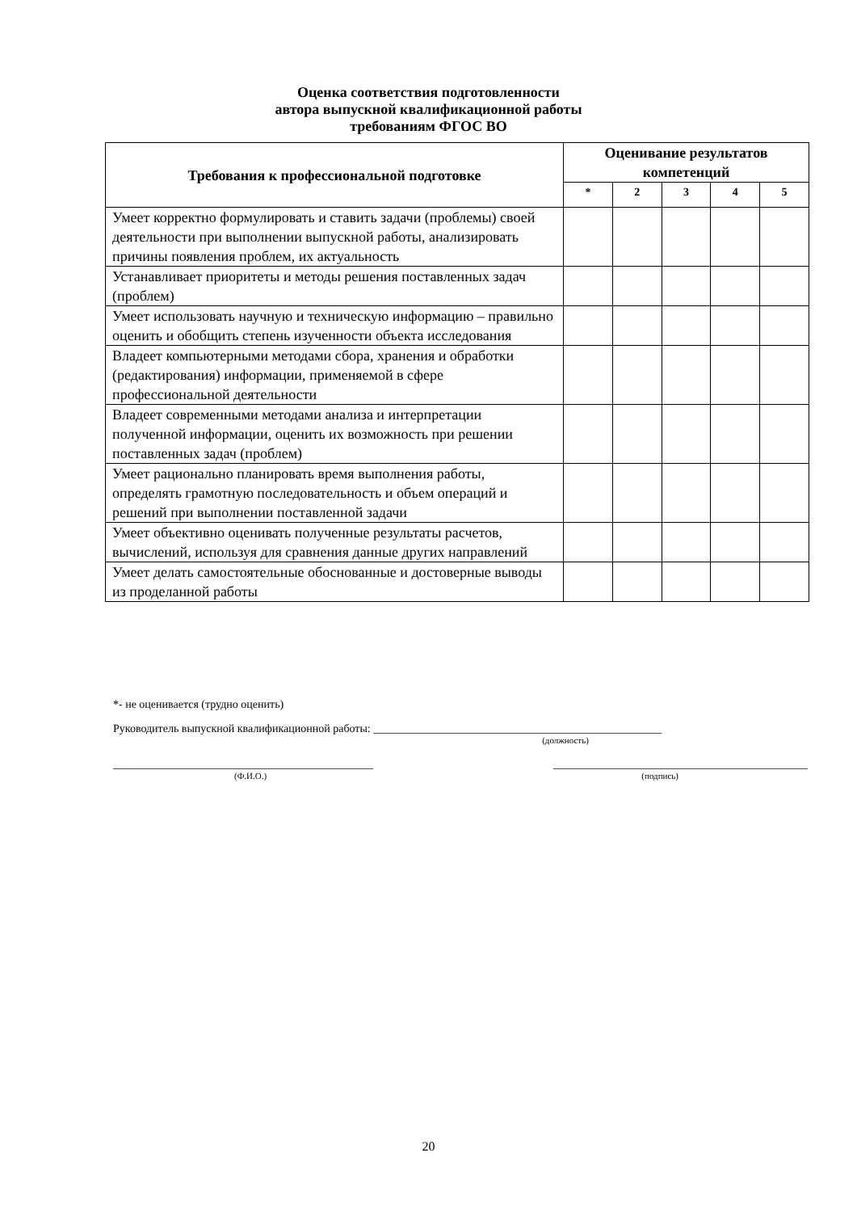Оценка соответствия подготовленности
автора выпускной квалификационной работы
требованиям ФГОС ВО
| Требования к профессиональной подготовке | Оценивание результатов компетенций | | | | |
| --- | --- | --- | --- | --- | --- |
| | * | 2 | 3 | 4 | 5 |
| Умеет корректно формулировать и ставить задачи (проблемы) своей деятельности при выполнении выпускной работы, анализировать причины появления проблем, их актуальность | | | | | |
| Устанавливает приоритеты и методы решения поставленных задач (проблем) | | | | | |
| Умеет использовать научную и техническую информацию – правильно оценить и обобщить степень изученности объекта исследования | | | | | |
| Владеет компьютерными методами сбора, хранения и обработки (редактирования) информации, применяемой в сфере профессиональной деятельности | | | | | |
| Владеет современными методами анализа и интерпретации полученной информации, оценить их возможность при решении поставленных задач (проблем) | | | | | |
| Умеет рационально планировать время выполнения работы, определять грамотную последовательность и объем операций и решений при выполнении поставленной задачи | | | | | |
| Умеет объективно оценивать полученные результаты расчетов, вычислений, используя для сравнения данные других направлений | | | | | |
| Умеет делать самостоятельные обоснованные и достоверные выводы из проделанной работы | | | | | |
*- не оценивается (трудно оценить)
Руководитель выпускной квалификационной работы: ___________________________________________________
(должность)
______________________________________________ _____________________________________________
(Ф.И.О.) (подпись)
20